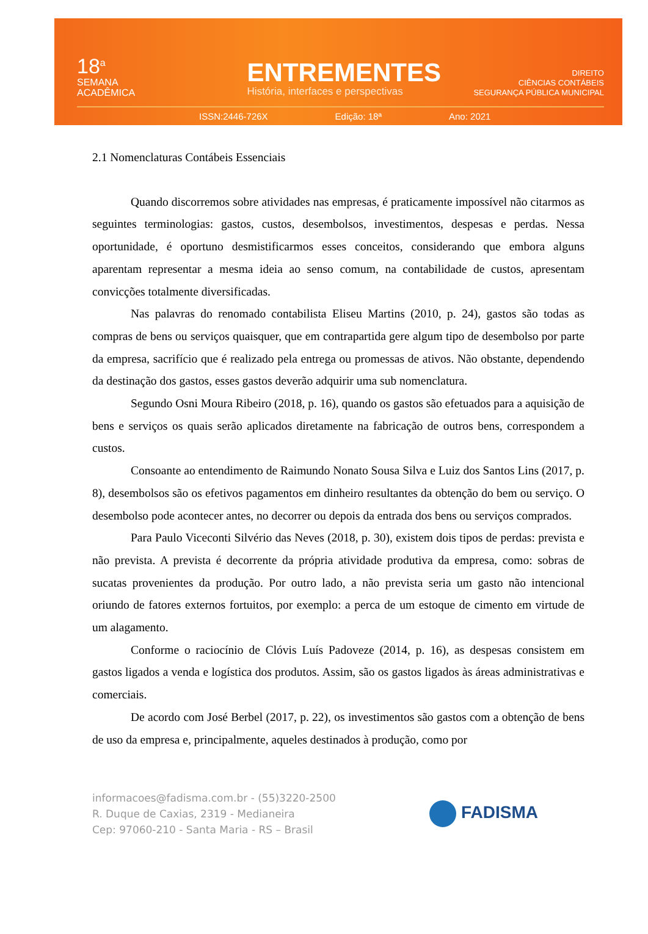18<sup>a</sup>
SEMANA
ACADÊMICA
ENTREMENTES
História, interfaces e perspectivas
DIREITO
CIÊNCIAS CONTÁBEIS
SEGURANÇA PÚBLICA MUNICIPAL
ISSN:2446-726X Edição: 18ª Ano: 2021
2.1 Nomenclaturas Contábeis Essenciais
Quando discorremos sobre atividades nas empresas, é praticamente impossível não citarmos as seguintes terminologias: gastos, custos, desembolsos, investimentos, despesas e perdas. Nessa oportunidade, é oportuno desmistificarmos esses conceitos, considerando que embora alguns aparentam representar a mesma ideia ao senso comum, na contabilidade de custos, apresentam convicções totalmente diversificadas.
Nas palavras do renomado contabilista Eliseu Martins (2010, p. 24), gastos são todas as compras de bens ou serviços quaisquer, que em contrapartida gere algum tipo de desembolso por parte da empresa, sacrifício que é realizado pela entrega ou promessas de ativos. Não obstante, dependendo da destinação dos gastos, esses gastos deverão adquirir uma sub nomenclatura.
Segundo Osni Moura Ribeiro (2018, p. 16), quando os gastos são efetuados para a aquisição de bens e serviços os quais serão aplicados diretamente na fabricação de outros bens, correspondem a custos.
Consoante ao entendimento de Raimundo Nonato Sousa Silva e Luiz dos Santos Lins (2017, p. 8), desembolsos são os efetivos pagamentos em dinheiro resultantes da obtenção do bem ou serviço. O desembolso pode acontecer antes, no decorrer ou depois da entrada dos bens ou serviços comprados.
Para Paulo Viceconti Silvério das Neves (2018, p. 30), existem dois tipos de perdas: prevista e não prevista. A prevista é decorrente da própria atividade produtiva da empresa, como: sobras de sucatas provenientes da produção. Por outro lado, a não prevista seria um gasto não intencional oriundo de fatores externos fortuitos, por exemplo: a perca de um estoque de cimento em virtude de um alagamento.
Conforme o raciocínio de Clóvis Luís Padoveze (2014, p. 16), as despesas consistem em gastos ligados a venda e logística dos produtos. Assim, são os gastos ligados às áreas administrativas e comerciais.
De acordo com José Berbel (2017, p. 22), os investimentos são gastos com a obtenção de bens de uso da empresa e, principalmente, aqueles destinados à produção, como por
informacoes@fadisma.com.br - (55)3220-2500
R. Duque de Caxias, 2319 - Medianeira
Cep: 97060-210 - Santa Maria - RS – Brasil
FADISMA